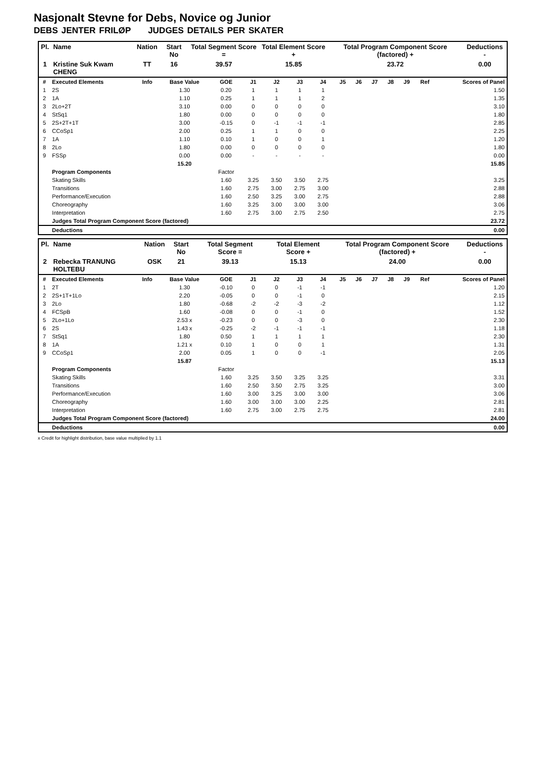Nasjonalt Stevne for Debs, Novice og Junior
DEBS JENTER FRILØP JUDGES DETAILS PER SKATER
| Pl. | Name | Nation | Start No | Total Segment Score = | Total Element Score + | Total Program Component Score (factored) + | Deductions - |
| --- | --- | --- | --- | --- | --- | --- | --- |
| 1 | Kristine Suk Kwam CHENG | TT | 16 | 39.57 | 15.85 | 23.72 | 0.00 |
| # | Executed Elements | Info | Base Value | GOE | J1 | J2 | J3 | J4 | J5 | J6 | J7 | J8 | J9 | Ref | Scores of Panel |
| --- | --- | --- | --- | --- | --- | --- | --- | --- | --- | --- | --- | --- | --- | --- | --- |
| 1 | 2S | | 1.30 | 0.20 | 1 | 1 | 1 | 1 | | | | | | | 1.50 |
| 2 | 1A | | 1.10 | 0.25 | 1 | 1 | 1 | 2 | | | | | | | 1.35 |
| 3 | 2Lo+2T | | 3.10 | 0.00 | 0 | 0 | 0 | 0 | | | | | | | 3.10 |
| 4 | StSq1 | | 1.80 | 0.00 | 0 | 0 | 0 | 0 | | | | | | | 1.80 |
| 5 | 2S+2T+1T | | 3.00 | -0.15 | 0 | -1 | -1 | -1 | | | | | | | 2.85 |
| 6 | CCoSp1 | | 2.00 | 0.25 | 1 | 1 | 0 | 0 | | | | | | | 2.25 |
| 7 | 1A | | 1.10 | 0.10 | 1 | 0 | 0 | 1 | | | | | | | 1.20 |
| 8 | 2Lo | | 1.80 | 0.00 | 0 | 0 | 0 | 0 | | | | | | | 1.80 |
| 9 | FSSp | | 0.00 | 0.00 | - | - | - | - | | | | | | | 0.00 |
| | | | 15.20 | | | | | | | | | | | | 15.85 |
| | Program Components | | | Factor | | | | | | | | | | | |
| | Skating Skills | | | 1.60 | 3.25 | 3.50 | 3.50 | 2.75 | | | | | | | 3.25 |
| | Transitions | | | 1.60 | 2.75 | 3.00 | 2.75 | 3.00 | | | | | | | 2.88 |
| | Performance/Execution | | | 1.60 | 2.50 | 3.25 | 3.00 | 2.75 | | | | | | | 2.88 |
| | Choreography | | | 1.60 | 3.25 | 3.00 | 3.00 | 3.00 | | | | | | | 3.06 |
| | Interpretation | | | 1.60 | 2.75 | 3.00 | 2.75 | 2.50 | | | | | | | 2.75 |
| | Judges Total Program Component Score (factored) | | | | | | | | | | | | | | 23.72 |
| | Deductions | | | | | | | | | | | | | | 0.00 |
| Pl. | Name | Nation | Start No | Total Segment Score = | Total Element Score + | Total Program Component Score (factored) + | Deductions - |
| --- | --- | --- | --- | --- | --- | --- | --- |
| 2 | Rebecka TRANUNG HOLTEBU | OSK | 21 | 39.13 | 15.13 | 24.00 | 0.00 |
| # | Executed Elements | Info | Base Value | GOE | J1 | J2 | J3 | J4 | J5 | J6 | J7 | J8 | J9 | Ref | Scores of Panel |
| --- | --- | --- | --- | --- | --- | --- | --- | --- | --- | --- | --- | --- | --- | --- | --- |
| 1 | 2T | | 1.30 | -0.10 | 0 | 0 | -1 | -1 | | | | | | | 1.20 |
| 2 | 2S+1T+1Lo | | 2.20 | -0.05 | 0 | 0 | -1 | 0 | | | | | | | 2.15 |
| 3 | 2Lo | | 1.80 | -0.68 | -2 | -2 | -3 | -2 | | | | | | | 1.12 |
| 4 | FCSpB | | 1.60 | -0.08 | 0 | 0 | -1 | 0 | | | | | | | 1.52 |
| 5 | 2Lo+1Lo | | 2.53 x | -0.23 | 0 | 0 | -3 | 0 | | | | | | | 2.30 |
| 6 | 2S | | 1.43 x | -0.25 | -2 | -1 | -1 | -1 | | | | | | | 1.18 |
| 7 | StSq1 | | 1.80 | 0.50 | 1 | 1 | 1 | 1 | | | | | | | 2.30 |
| 8 | 1A | | 1.21 x | 0.10 | 1 | 0 | 0 | 1 | | | | | | | 1.31 |
| 9 | CCoSp1 | | 2.00 | 0.05 | 1 | 0 | 0 | -1 | | | | | | | 2.05 |
| | | | 15.87 | | | | | | | | | | | | 15.13 |
| | Program Components | | | Factor | | | | | | | | | | | |
| | Skating Skills | | | 1.60 | 3.25 | 3.50 | 3.25 | 3.25 | | | | | | | 3.31 |
| | Transitions | | | 1.60 | 2.50 | 3.50 | 2.75 | 3.25 | | | | | | | 3.00 |
| | Performance/Execution | | | 1.60 | 3.00 | 3.25 | 3.00 | 3.00 | | | | | | | 3.06 |
| | Choreography | | | 1.60 | 3.00 | 3.00 | 3.00 | 2.25 | | | | | | | 2.81 |
| | Interpretation | | | 1.60 | 2.75 | 3.00 | 2.75 | 2.75 | | | | | | | 2.81 |
| | Judges Total Program Component Score (factored) | | | | | | | | | | | | | | 24.00 |
| | Deductions | | | | | | | | | | | | | | 0.00 |
x Credit for highlight distribution, base value multiplied by 1.1